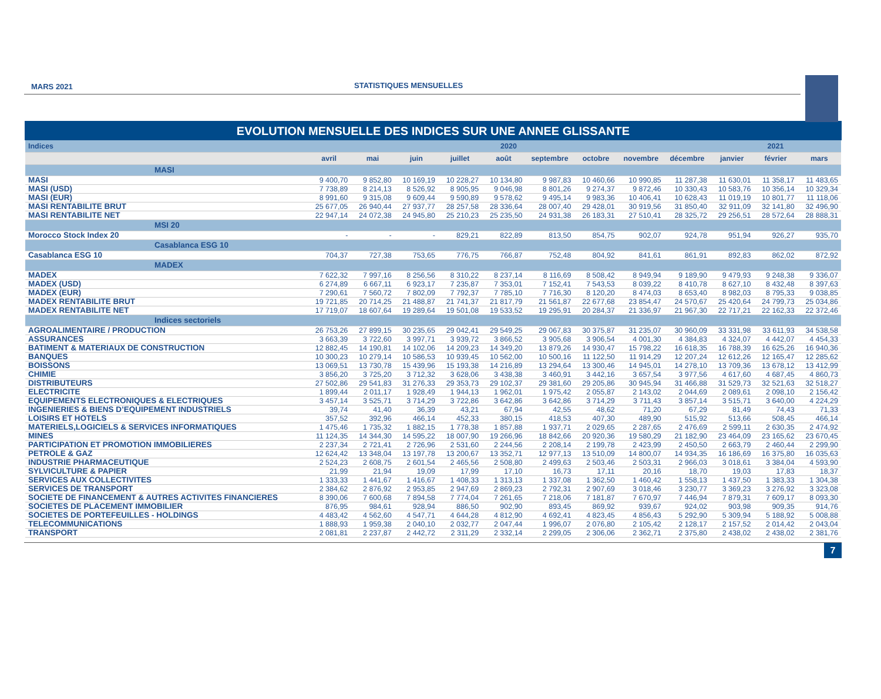MARS 2021 STATISTIQUES MENSUELLES
EVOLUTION MENSUELLE DES INDICES SUR UNE ANNEE GLISSANTE
| Indices | 2020 | | | | | | | | | 2021 | | |
| --- | --- | --- | --- | --- | --- | --- | --- | --- | --- | --- | --- | --- |
| | avril | mai | juin | juillet | août | septembre | octobre | novembre | décembre | janvier | février | mars |
| MASI | | | | | | | | | | | | |
| MASI | 9 400,70 | 9 852,80 | 10 169,19 | 10 228,27 | 10 134,80 | 9 987,83 | 10 460,66 | 10 990,85 | 11 287,38 | 11 630,01 | 11 358,17 | 11 483,65 |
| MASI (USD) | 7 738,89 | 8 214,13 | 8 526,92 | 8 905,95 | 9 046,98 | 8 801,26 | 9 274,37 | 9 872,46 | 10 330,43 | 10 583,76 | 10 356,14 | 10 329,34 |
| MASI (EUR) | 8 991,60 | 9 315,08 | 9 609,44 | 9 590,89 | 9 578,62 | 9 495,14 | 9 983,36 | 10 406,41 | 10 628,43 | 11 019,19 | 10 801,77 | 11 118,06 |
| MASI RENTABILITE BRUT | 25 677,05 | 26 940,44 | 27 937,77 | 28 257,58 | 28 336,64 | 28 007,40 | 29 428,01 | 30 919,56 | 31 850,40 | 32 911,09 | 32 141,80 | 32 496,90 |
| MASI RENTABILITE NET | 22 947,14 | 24 072,38 | 24 945,80 | 25 210,23 | 25 235,50 | 24 931,38 | 26 183,31 | 27 510,41 | 28 325,72 | 29 256,51 | 28 572,64 | 28 888,31 |
| MSI 20 | | | | | | | | | | | | |
| Morocco Stock Index 20 | - | - | - | 829,21 | 822,89 | 813,50 | 854,75 | 902,07 | 924,78 | 951,94 | 926,27 | 935,70 |
| Casablanca ESG 10 | | | | | | | | | | | | |
| Casablanca ESG 10 | 704,37 | 727,38 | 753,65 | 776,75 | 766,87 | 752,48 | 804,92 | 841,61 | 861,91 | 892,83 | 862,02 | 872,92 |
| MADEX | | | | | | | | | | | | |
| MADEX | 7 622,32 | 7 997,16 | 8 256,56 | 8 310,22 | 8 237,14 | 8 116,69 | 8 508,42 | 8 949,94 | 9 189,90 | 9 479,93 | 9 248,38 | 9 336,07 |
| MADEX (USD) | 6 274,89 | 6 667,11 | 6 923,17 | 7 235,87 | 7 353,01 | 7 152,41 | 7 543,53 | 8 039,22 | 8 410,78 | 8 627,10 | 8 432,48 | 8 397,63 |
| MADEX (EUR) | 7 290,61 | 7 560,72 | 7 802,09 | 7 792,37 | 7 785,10 | 7 716,30 | 8 120,20 | 8 474,03 | 8 653,40 | 8 982,03 | 8 795,33 | 9 038,85 |
| MADEX RENTABILITE BRUT | 19 721,85 | 20 714,25 | 21 488,87 | 21 741,37 | 21 817,79 | 21 561,87 | 22 677,68 | 23 854,47 | 24 570,67 | 25 420,64 | 24 799,73 | 25 034,86 |
| MADEX RENTABILITE NET | 17 719,07 | 18 607,64 | 19 289,64 | 19 501,08 | 19 533,52 | 19 295,91 | 20 284,37 | 21 336,97 | 21 967,30 | 22 717,21 | 22 162,33 | 22 372,46 |
| Indices sectoriels | | | | | | | | | | | | |
| AGROALIMENTAIRE / PRODUCTION | 26 753,26 | 27 899,15 | 30 235,65 | 29 042,41 | 29 549,25 | 29 067,83 | 30 375,87 | 31 235,07 | 30 960,09 | 33 331,98 | 33 611,93 | 34 538,58 |
| ASSURANCES | 3 663,39 | 3 722,60 | 3 997,71 | 3 939,72 | 3 866,52 | 3 905,68 | 3 906,54 | 4 001,30 | 4 384,83 | 4 324,07 | 4 442,07 | 4 454,33 |
| BATIMENT & MATERIAUX DE CONSTRUCTION | 12 882,45 | 14 190,81 | 14 102,06 | 14 209,23 | 14 349,20 | 13 879,26 | 14 930,47 | 15 798,22 | 16 618,35 | 16 788,39 | 16 625,26 | 16 940,36 |
| BANQUES | 10 300,23 | 10 279,14 | 10 586,53 | 10 939,45 | 10 562,00 | 10 500,16 | 11 122,50 | 11 914,29 | 12 207,24 | 12 612,26 | 12 165,47 | 12 285,62 |
| BOISSONS | 13 069,51 | 13 730,78 | 15 439,96 | 15 193,38 | 14 216,89 | 13 294,64 | 13 300,46 | 14 945,01 | 14 278,10 | 13 709,36 | 13 678,12 | 13 412,99 |
| CHIMIE | 3 856,20 | 3 725,20 | 3 712,32 | 3 628,06 | 3 438,38 | 3 460,91 | 3 442,16 | 3 657,54 | 3 977,56 | 4 617,60 | 4 687,45 | 4 860,73 |
| DISTRIBUTEURS | 27 502,86 | 29 541,83 | 31 276,33 | 29 353,73 | 29 102,37 | 29 381,60 | 29 205,86 | 30 945,94 | 31 466,88 | 31 529,73 | 32 521,63 | 32 518,27 |
| ELECTRICITE | 1 899,44 | 2 011,17 | 1 928,49 | 1 944,13 | 1 962,01 | 1 975,42 | 2 055,87 | 2 143,02 | 2 044,69 | 2 089,61 | 2 098,10 | 2 156,42 |
| EQUIPEMENTS ELECTRONIQUES & ELECTRIQUES | 3 457,14 | 3 525,71 | 3 714,29 | 3 722,86 | 3 642,86 | 3 642,86 | 3 714,29 | 3 711,43 | 3 857,14 | 3 515,71 | 3 640,00 | 4 224,29 |
| INGENIERIES & BIENS D’EQUIPEMENT INDUSTRIELS | 39,74 | 41,40 | 36,39 | 43,21 | 67,94 | 42,55 | 48,62 | 71,20 | 67,29 | 81,49 | 74,43 | 71,33 |
| LOISIRS ET HOTELS | 357,52 | 392,96 | 466,14 | 452,33 | 380,15 | 418,53 | 407,30 | 489,90 | 515,92 | 513,66 | 508,45 | 466,14 |
| MATERIELS,LOGICIELS & SERVICES INFORMATIQUES | 1 475,46 | 1 735,32 | 1 882,15 | 1 778,38 | 1 857,88 | 1 937,71 | 2 029,65 | 2 287,65 | 2 476,69 | 2 599,11 | 2 630,35 | 2 474,92 |
| MINES | 11 124,35 | 14 344,30 | 14 595,22 | 18 007,90 | 19 266,96 | 18 842,66 | 20 920,36 | 19 580,29 | 21 182,90 | 23 464,09 | 23 165,62 | 23 670,45 |
| PARTICIPATION ET PROMOTION IMMOBILIERES | 2 237,34 | 2 721,41 | 2 726,96 | 2 531,60 | 2 244,56 | 2 208,14 | 2 199,78 | 2 423,99 | 2 450,50 | 2 663,79 | 2 460,44 | 2 299,90 |
| PETROLE & GAZ | 12 624,42 | 13 348,04 | 13 197,78 | 13 200,67 | 13 352,71 | 12 977,13 | 13 510,09 | 14 800,07 | 14 934,35 | 16 186,69 | 16 375,80 | 16 035,63 |
| INDUSTRIE PHARMACEUTIQUE | 2 524,23 | 2 608,75 | 2 601,54 | 2 465,56 | 2 508,80 | 2 499,63 | 2 503,46 | 2 503,31 | 2 966,03 | 3 018,61 | 3 384,04 | 4 593,90 |
| SYLVICULTURE & PAPIER | 21,99 | 21,94 | 19,09 | 17,99 | 17,10 | 16,73 | 17,11 | 20,16 | 18,70 | 19,03 | 17,83 | 18,37 |
| SERVICES AUX COLLECTIVITES | 1 333,33 | 1 441,67 | 1 416,67 | 1 408,33 | 1 313,13 | 1 337,08 | 1 362,50 | 1 460,42 | 1 558,13 | 1 437,50 | 1 383,33 | 1 304,38 |
| SERVICES DE TRANSPORT | 2 384,62 | 2 876,92 | 2 953,85 | 2 947,69 | 2 869,23 | 2 792,31 | 2 907,69 | 3 018,46 | 3 230,77 | 3 369,23 | 3 276,92 | 3 323,08 |
| SOCIETE DE FINANCEMENT & AUTRES ACTIVITES FINANCIERES | 8 390,06 | 7 600,68 | 7 894,58 | 7 774,04 | 7 261,65 | 7 218,06 | 7 181,87 | 7 670,97 | 7 446,94 | 7 879,31 | 7 609,17 | 8 093,30 |
| SOCIETES DE PLACEMENT IMMOBILIER | 876,95 | 984,61 | 928,94 | 886,50 | 902,90 | 893,45 | 869,92 | 939,67 | 924,02 | 903,98 | 909,35 | 914,76 |
| SOCIETES DE PORTEFEUILLES - HOLDINGS | 4 483,42 | 4 562,60 | 4 547,71 | 4 644,28 | 4 812,90 | 4 692,41 | 4 823,45 | 4 856,43 | 5 292,90 | 5 309,94 | 5 188,92 | 5 008,88 |
| TELECOMMUNICATIONS | 1 888,93 | 1 959,38 | 2 040,10 | 2 032,77 | 2 047,44 | 1 996,07 | 2 076,80 | 2 105,42 | 2 128,17 | 2 157,52 | 2 014,42 | 2 043,04 |
| TRANSPORT | 2 081,81 | 2 237,87 | 2 442,72 | 2 311,29 | 2 332,14 | 2 299,05 | 2 306,06 | 2 362,71 | 2 375,80 | 2 438,02 | 2 438,02 | 2 381,76 |
7